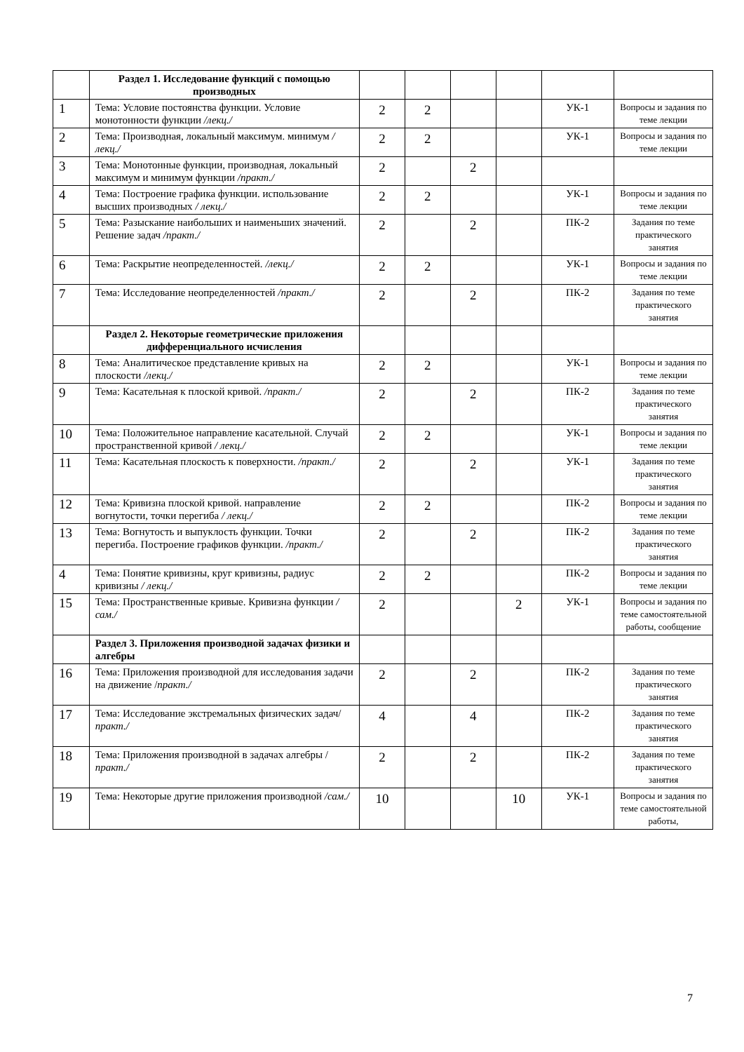| | Раздел 1. Исследование функций с помощью производных | | | | | | |
| 1 | Тема: Условие постоянства функции. Условие монотонности функции /лекц./ | 2 | 2 | | | УК-1 | Вопросы и задания по теме лекции |
| 2 | Тема: Производная, локальный максимум. минимум / лекц./ | 2 | 2 | | | УК-1 | Вопросы и задания по теме лекции |
| 3 | Тема: Монотонные функции, производная, локальный максимум и минимум функции /практ./ | 2 | | 2 | | | |
| 4 | Тема: Построение графика функции. использование высших производных / лекц./ | 2 | 2 | | | УК-1 | Вопросы и задания по теме лекции |
| 5 | Тема: Разыскание наибольших и наименьших значений. Решение задач /практ./ | 2 | | 2 | | ПК-2 | Задания по теме практического занятия |
| 6 | Тема: Раскрытие неопределенностей. /лекц./ | 2 | 2 | | | УК-1 | Вопросы и задания по теме лекции |
| 7 | Тема: Исследование неопределенностей /практ./ | 2 | | 2 | | ПК-2 | Задания по теме практического занятия |
| | Раздел 2. Некоторые геометрические приложения дифференциального исчисления | | | | | | |
| 8 | Тема: Аналитическое представление кривых на плоскости /лекц./ | 2 | 2 | | | УК-1 | Вопросы и задания по теме лекции |
| 9 | Тема: Касательная к плоской кривой. /практ./ | 2 | | 2 | | ПК-2 | Задания по теме практического занятия |
| 10 | Тема: Положительное направление касательной. Случай пространственной кривой / лекц./ | 2 | 2 | | | УК-1 | Вопросы и задания по теме лекции |
| 11 | Тема: Касательная плоскость к поверхности. /практ./ | 2 | | 2 | | УК-1 | Задания по теме практического занятия |
| 12 | Тема: Кривизна плоской кривой. направление вогнутости, точки перегиба / лекц./ | 2 | 2 | | | ПК-2 | Вопросы и задания по теме лекции |
| 13 | Тема: Вогнутость и выпуклость функции. Точки перегиба. Построение графиков функции. /практ./ | 2 | | 2 | | ПК-2 | Задания по теме практического занятия |
| 4 | Тема: Понятие кривизны, круг кривизны, радиус кривизны / лекц./ | 2 | 2 | | | ПК-2 | Вопросы и задания по теме лекции |
| 15 | Тема: Пространственные кривые. Кривизна функции /сам./ | 2 | | | 2 | УК-1 | Вопросы и задания по теме самостоятельной работы, сообщение |
| | Раздел 3. Приложения производной задачах физики и алгебры | | | | | | |
| 16 | Тема: Приложения производной для исследования задачи на движение / практ./ | 2 | | 2 | | ПК-2 | Задания по теме практического занятия |
| 17 | Тема: Исследование экстремальных физических задач/ практ./ | 4 | | 4 | | ПК-2 | Задания по теме практического занятия |
| 18 | Тема: Приложения производной в задачах алгебры / практ./ | 2 | | 2 | | ПК-2 | Задания по теме практического занятия |
| 19 | Тема: Некоторые другие приложения производной /сам./ | 10 | | | 10 | УК-1 | Вопросы и задания по теме самостоятельной работы, |
7